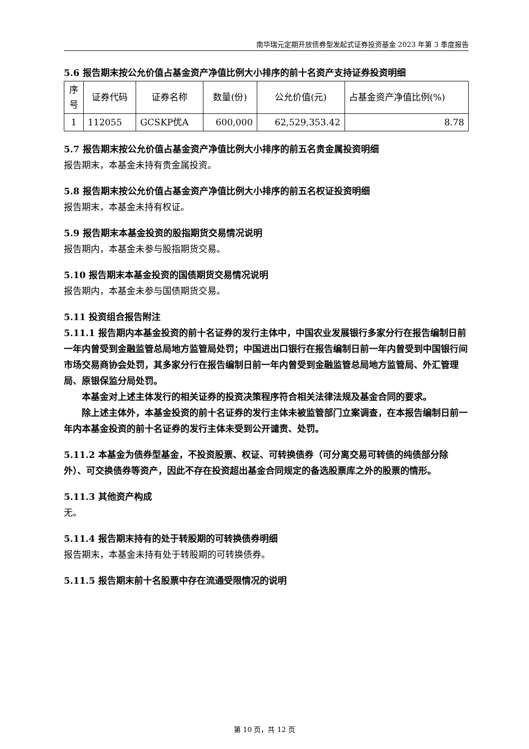南华瑞元定期开放债券型发起式证券投资基金 2023 年第 3 季度报告
5.6 报告期末按公允价值占基金资产净值比例大小排序的前十名资产支持证券投资明细
| 序号 | 证券代码 | 证券名称 | 数量(份) | 公允价值(元) | 占基金资产净值比例(%) |
| 1 | 112055 | GCSKP优A | 600,000 | 62,529,353.42 | 8.78 |
5.7 报告期末按公允价值占基金资产净值比例大小排序的前五名贵金属投资明细
报告期末，本基金未持有贵金属投资。
5.8 报告期末按公允价值占基金资产净值比例大小排序的前五名权证投资明细
报告期末，本基金未持有权证。
5.9 报告期末本基金投资的股指期货交易情况说明
报告期内，本基金未参与股指期货交易。
5.10 报告期末本基金投资的国债期货交易情况说明
报告期内，本基金未参与国债期货交易。
5.11 投资组合报告附注
5.11.1 报告期内本基金投资的前十名证券的发行主体中，中国农业发展银行多家分行在报告编制日前一年内曾受到金融监管总局地方监管局处罚；中国进出口银行在报告编制日前一年内曾受到中国银行间市场交易商协会处罚，其多家分行在报告编制日前一年内曾受到金融监管总局地方监管局、外汇管理局、原银保监分局处罚。
本基金对上述主体发行的相关证券的投资决策程序符合相关法律法规及基金合同的要求。
除上述主体外，本基金投资的前十名证券的发行主体未被监管部门立案调查，在本报告编制日前一年内本基金投资的前十名证券的发行主体未受到公开谴责、处罚。
5.11.2 本基金为债券型基金，不投资股票、权证、可转换债券（可分离交易可转债的纯债部分除外）、可交换债券等资产，因此不存在投资超出基金合同规定的备选股票库之外的股票的情形。
5.11.3 其他资产构成
无。
5.11.4 报告期末持有的处于转股期的可转换债券明细
报告期末，本基金未持有处于转股期的可转换债券。
5.11.5 报告期末前十名股票中存在流通受限情况的说明
第 10 页，共 12 页